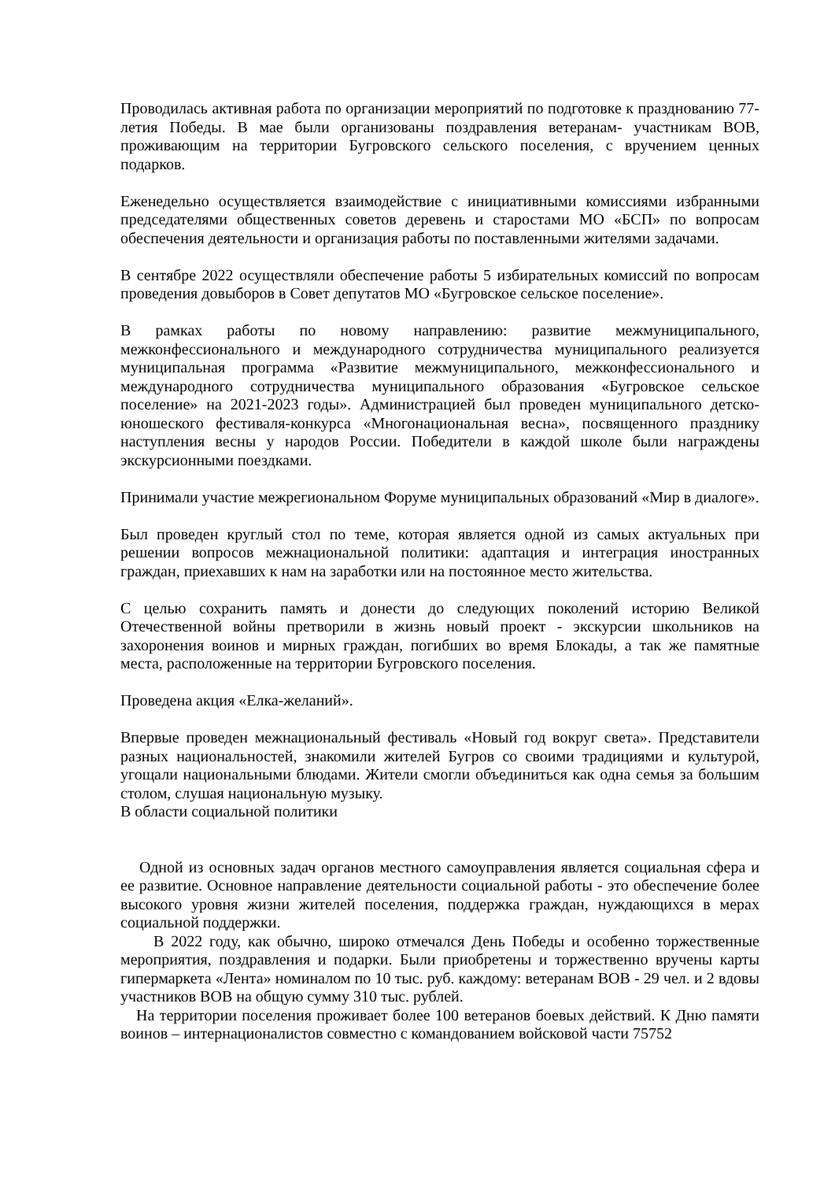Проводилась активная работа по организации мероприятий по подготовке к празднованию 77-летия Победы. В мае были организованы поздравления ветеранам- участникам ВОВ, проживающим на территории Бугровского сельского поселения, с вручением ценных подарков.
Еженедельно осуществляется взаимодействие с инициативными комиссиями избранными председателями общественных советов деревень и старостами МО «БСП» по вопросам обеспечения деятельности и организация работы по поставленными жителями задачами.
В сентябре 2022 осуществляли обеспечение работы 5 избирательных комиссий по вопросам проведения довыборов в Совет депутатов МО «Бугровское сельское поселение».
В рамках работы по новому направлению: развитие межмуниципального, межконфессионального и международного сотрудничества муниципального реализуется муниципальная программа «Развитие межмуниципального, межконфессионального и международного сотрудничества муниципального образования «Бугровское сельское поселение» на 2021-2023 годы». Администрацией был проведен муниципального детско-юношеского фестиваля-конкурса «Многонациональная весна», посвященного празднику наступления весны у народов России. Победители в каждой школе были награждены экскурсионными поездками.
Принимали участие межрегиональном Форуме муниципальных образований «Мир в диалоге».
Был проведен круглый стол по теме, которая является одной из самых актуальных при решении вопросов межнациональной политики: адаптация и интеграция иностранных граждан, приехавших к нам на заработки или на постоянное место жительства.
С целью сохранить память и донести до следующих поколений историю Великой Отечественной войны претворили в жизнь новый проект - экскурсии школьников на захоронения воинов и мирных граждан, погибших во время Блокады, а так же памятные места, расположенные на территории Бугровского поселения.
Проведена акция «Елка-желаний».
Впервые проведен межнациональный фестиваль «Новый год вокруг света». Представители разных национальностей, знакомили жителей Бугров со своими традициями и культурой, угощали национальными блюдами. Жители смогли объединиться как одна семья за большим столом, слушая национальную музыку.
В области социальной политики
Одной из основных задач органов местного самоуправления является социальная сфера и ее развитие. Основное направление деятельности социальной работы - это обеспечение более высокого уровня жизни жителей поселения, поддержка граждан, нуждающихся в мерах социальной поддержки.
В 2022 году, как обычно, широко отмечался День Победы и особенно торжественные мероприятия, поздравления и подарки. Были приобретены и торжественно вручены карты гипермаркета «Лента» номиналом по 10 тыс. руб. каждому: ветеранам ВОВ - 29 чел. и 2 вдовы участников ВОВ на общую сумму 310 тыс. рублей.
На территории поселения проживает более 100 ветеранов боевых действий. К Дню памяти воинов – интернационалистов совместно с командованием войсковой части 75752